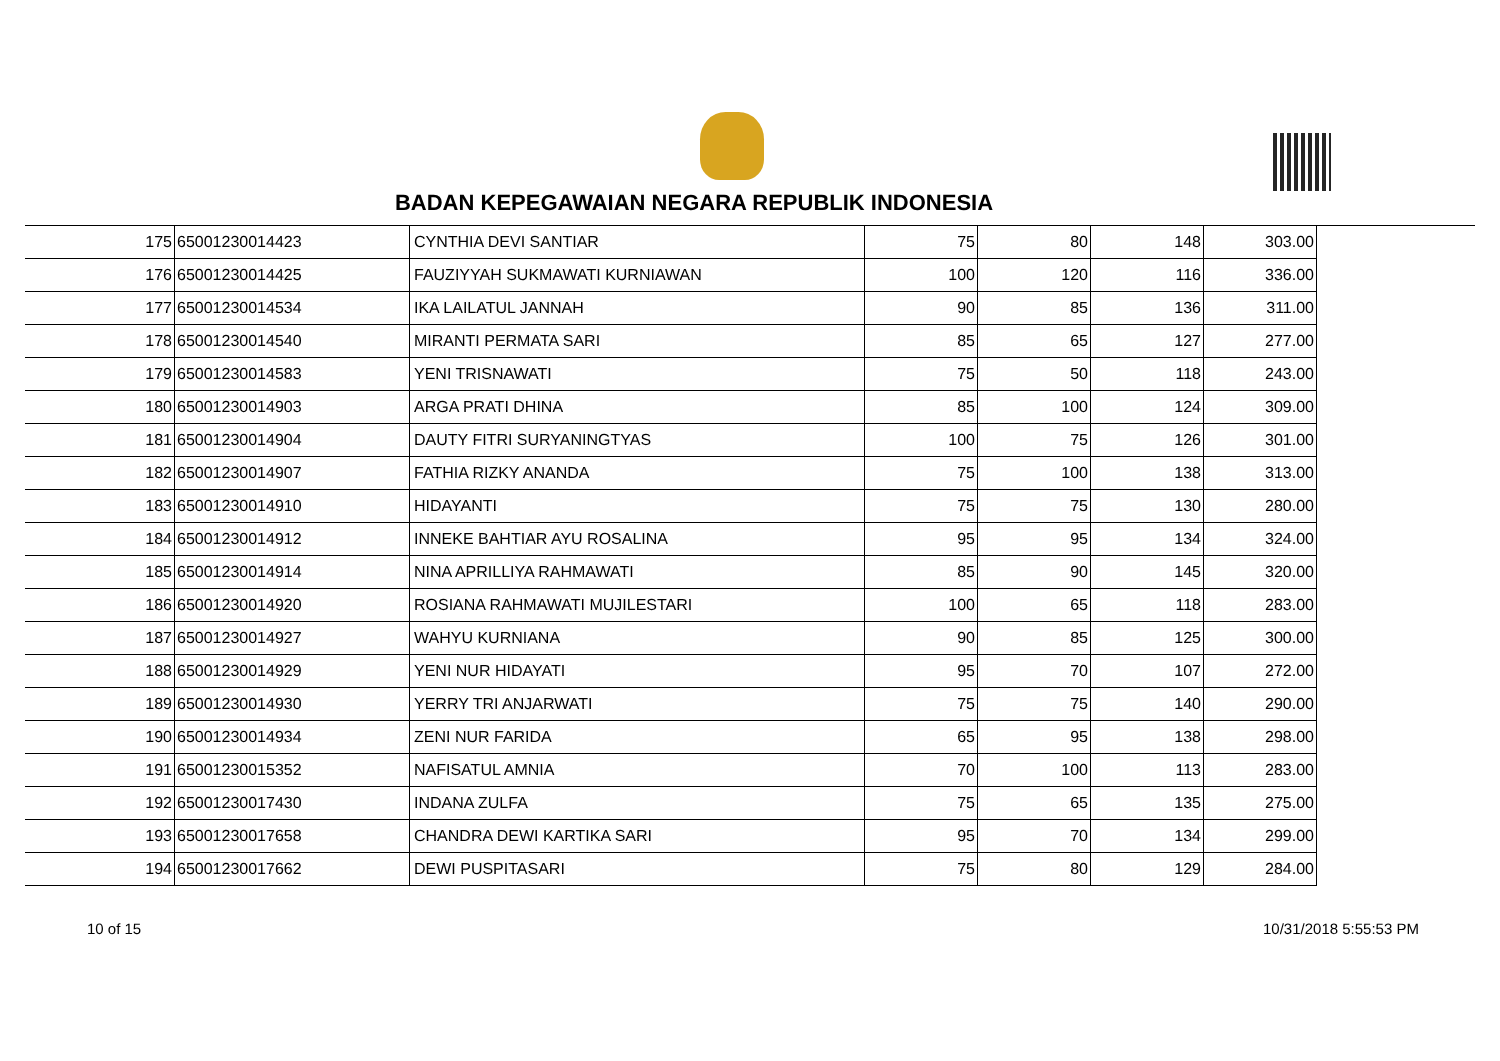BADAN KEPEGAWAIAN NEGARA REPUBLIK INDONESIA
| 175 | 65001230014423 | CYNTHIA DEVI SANTIAR | 75 | 80 | 148 | 303.00 |
| 176 | 65001230014425 | FAUZIYYAH SUKMAWATI KURNIAWAN | 100 | 120 | 116 | 336.00 |
| 177 | 65001230014534 | IKA LAILATUL JANNAH | 90 | 85 | 136 | 311.00 |
| 178 | 65001230014540 | MIRANTI PERMATA SARI | 85 | 65 | 127 | 277.00 |
| 179 | 65001230014583 | YENI TRISNAWATI | 75 | 50 | 118 | 243.00 |
| 180 | 65001230014903 | ARGA PRATI DHINA | 85 | 100 | 124 | 309.00 |
| 181 | 65001230014904 | DAUTY FITRI SURYANINGTYAS | 100 | 75 | 126 | 301.00 |
| 182 | 65001230014907 | FATHIA RIZKY ANANDA | 75 | 100 | 138 | 313.00 |
| 183 | 65001230014910 | HIDAYANTI | 75 | 75 | 130 | 280.00 |
| 184 | 65001230014912 | INNEKE BAHTIAR AYU ROSALINA | 95 | 95 | 134 | 324.00 |
| 185 | 65001230014914 | NINA APRILLIYA RAHMAWATI | 85 | 90 | 145 | 320.00 |
| 186 | 65001230014920 | ROSIANA RAHMAWATI MUJILESTARI | 100 | 65 | 118 | 283.00 |
| 187 | 65001230014927 | WAHYU KURNIANA | 90 | 85 | 125 | 300.00 |
| 188 | 65001230014929 | YENI NUR HIDAYATI | 95 | 70 | 107 | 272.00 |
| 189 | 65001230014930 | YERRY TRI ANJARWATI | 75 | 75 | 140 | 290.00 |
| 190 | 65001230014934 | ZENI NUR FARIDA | 65 | 95 | 138 | 298.00 |
| 191 | 65001230015352 | NAFISATUL AMNIA | 70 | 100 | 113 | 283.00 |
| 192 | 65001230017430 | INDANA ZULFA | 75 | 65 | 135 | 275.00 |
| 193 | 65001230017658 | CHANDRA DEWI KARTIKA SARI | 95 | 70 | 134 | 299.00 |
| 194 | 65001230017662 | DEWI PUSPITASARI | 75 | 80 | 129 | 284.00 |
10 of 15 10/31/2018 5:55:53 PM